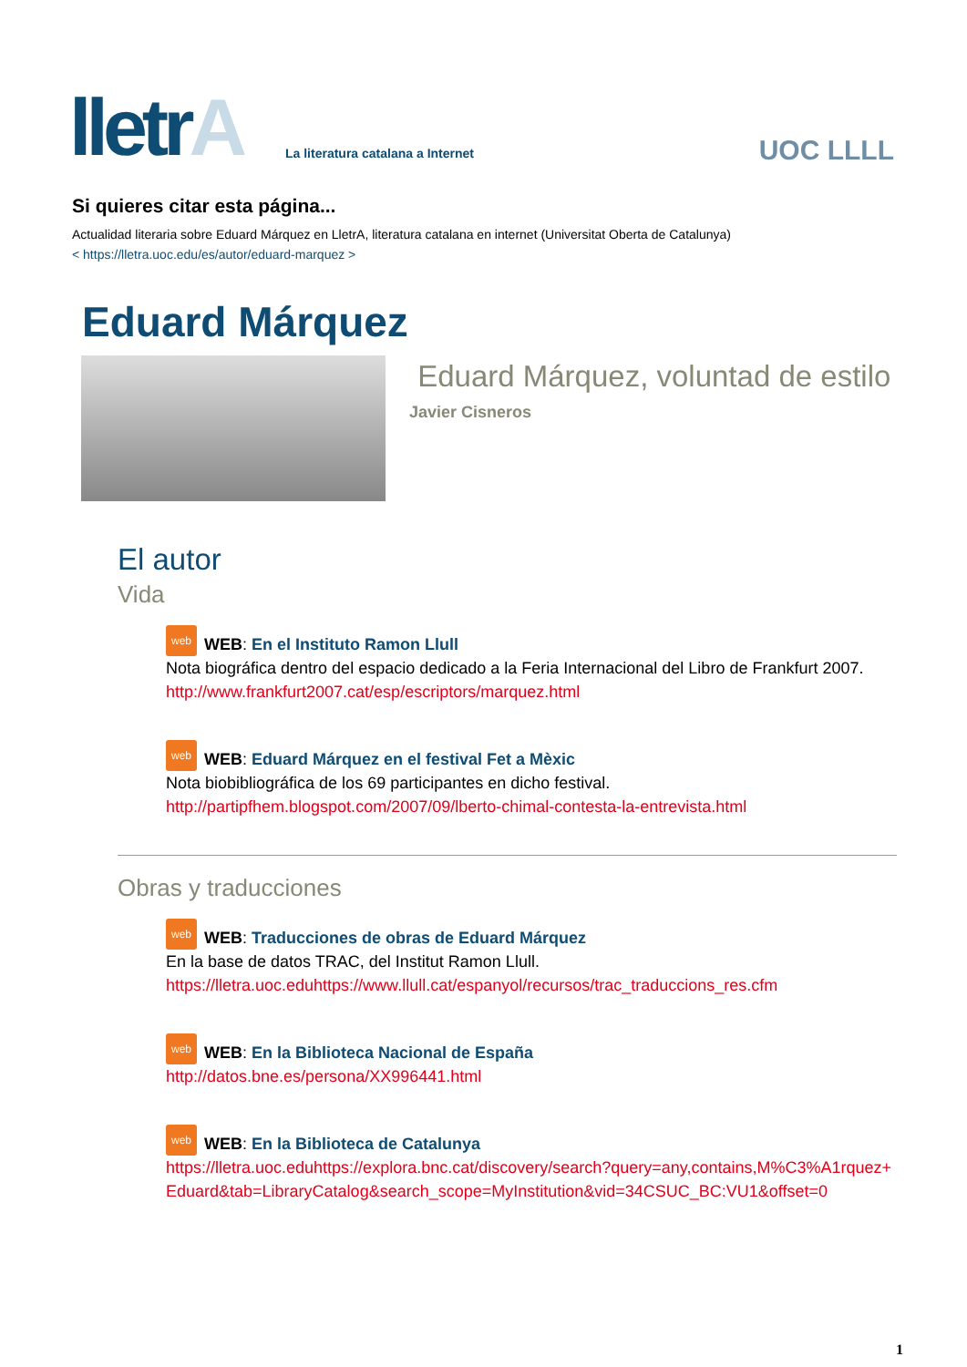lletrA
La literatura catalana a Internet
UOC LLLL
Si quieres citar esta página...
Actualidad literaria sobre Eduard Márquez en LletrA, literatura catalana en internet (Universitat Oberta de Catalunya)
< https://lletra.uoc.edu/es/autor/eduard-marquez >
Eduard Márquez
Eduard Márquez, voluntad de estilo
Javier Cisneros
El autor
Vida
web WEB: En el Instituto Ramon Llull
Nota biográfica dentro del espacio dedicado a la Feria Internacional del Libro de Frankfurt 2007.
http://www.frankfurt2007.cat/esp/escriptors/marquez.html
web WEB: Eduard Márquez en el festival Fet a Mèxic
Nota biobibliográfica de los 69 participantes en dicho festival.
http://partipfhem.blogspot.com/2007/09/lberto-chimal-contesta-la-entrevista.html
Obras y traducciones
web WEB: Traducciones de obras de Eduard Márquez
En la base de datos TRAC, del Institut Ramon Llull.
https://lletra.uoc.eduhttps://www.llull.cat/espanyol/recursos/trac_traduccions_res.cfm
web WEB: En la Biblioteca Nacional de España
http://datos.bne.es/persona/XX996441.html
web WEB: En la Biblioteca de Catalunya
https://lletra.uoc.eduhttps://explora.bnc.cat/discovery/search?query=any,contains,M%C3%A1rquez+Eduard&tab=LibraryCatalog&search_scope=MyInstitution&vid=34CSUC_BC:VU1&offset=0
1